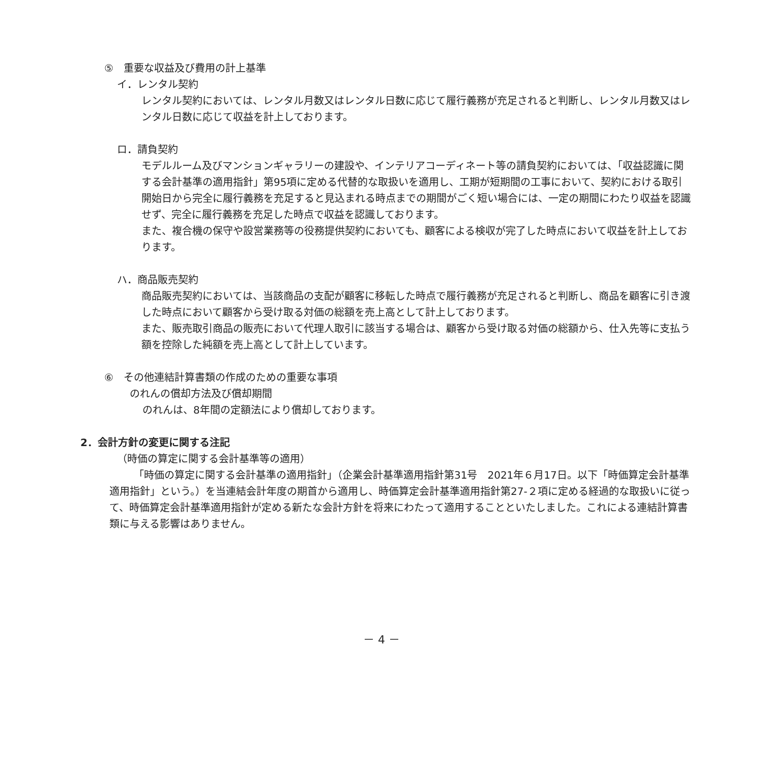⑤　重要な収益及び費用の計上基準
イ．レンタル契約
レンタル契約においては、レンタル月数又はレンタル日数に応じて履行義務が充足されると判断し、レンタル月数又はレンタル日数に応じて収益を計上しております。
ロ．請負契約
モデルルーム及びマンションギャラリーの建設や、インテリアコーディネート等の請負契約においては、「収益認識に関する会計基準の適用指針」第95項に定める代替的な取扱いを適用し、工期が短期間の工事において、契約における取引開始日から完全に履行義務を充足すると見込まれる時点までの期間がごく短い場合には、一定の期間にわたり収益を認識せず、完全に履行義務を充足した時点で収益を認識しております。
また、複合機の保守や設営業務等の役務提供契約においても、顧客による検収が完了した時点において収益を計上しております。
ハ．商品販売契約
商品販売契約においては、当該商品の支配が顧客に移転した時点で履行義務が充足されると判断し、商品を顧客に引き渡した時点において顧客から受け取る対価の総額を売上高として計上しております。
また、販売取引商品の販売において代理人取引に該当する場合は、顧客から受け取る対価の総額から、仕入先等に支払う額を控除した純額を売上高として計上しています。
⑥　その他連結計算書類の作成のための重要な事項
のれんの償却方法及び償却期間
のれんは、8年間の定額法により償却しております。
2．会計方針の変更に関する注記
（時価の算定に関する会計基準等の適用）
「時価の算定に関する会計基準の適用指針」（企業会計基準適用指針第31号　2021年６月17日。以下「時価算定会計基準適用指針」という。）を当連結会計年度の期首から適用し、時価算定会計基準適用指針第27-２項に定める経過的な取扱いに従って、時価算定会計基準適用指針が定める新たな会計方針を将来にわたって適用することといたしました。これによる連結計算書類に与える影響はありません。
－ 4 －